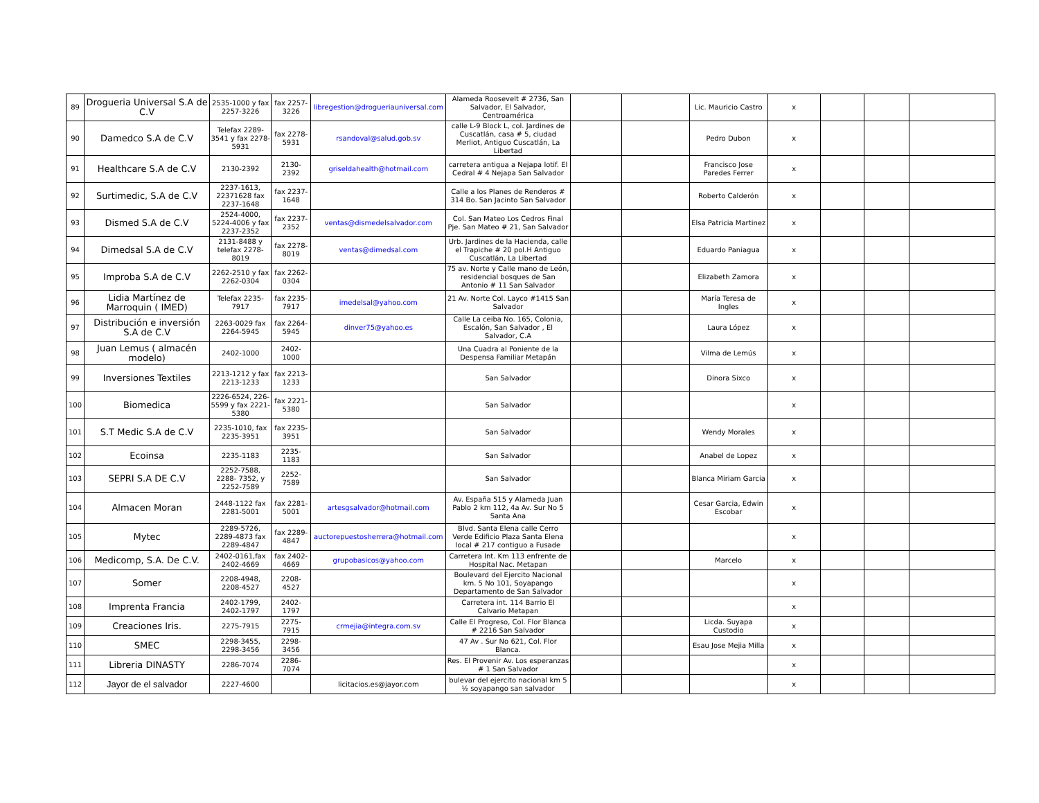| 89 | Drogueria Universal S.A de C.V | 2535-1000 y fax 2257-3226 | fax 2257-3226 | libregestion@drogueriauniversal.com | Alameda Roosevelt # 2736, San Salvador, El Salvador, Centroamérica | | | Lic. Mauricio Castro | x | | | |
| 90 | Damedco S.A de C.V | Telefax 2289-3541 y fax 2278-5931 | fax 2278-5931 | rsandoval@salud.gob.sv | calle L-9 Block L, col. Jardines de Cuscatlán, casa # 5, ciudad Merliot, Antiguo Cuscatlán, La Libertad | | | Pedro Dubon | x | | | |
| 91 | Healthcare S.A de C.V | 2130-2392 | 2130-2392 | griseldahealth@hotmail.com | carretera antigua a Nejapa lotif. El Cedral # 4 Nejapa San Salvador | | | Francisco Jose Paredes Ferrer | x | | | |
| 92 | Surtimedic, S.A de C.V | 2237-1613, 22371628 fax 2237-1648 | fax 2237-1648 | | Calle a los Planes de Renderos # 314 Bo. San Jacinto San Salvador | | | Roberto Calderón | x | | | |
| 93 | Dismed S.A de C.V | 2524-4000, 5224-4006 y fax 2237-2352 | fax 2237-2352 | ventas@dismedelsalvador.com | Col. San Mateo Los Cedros Final Pje. San Mateo # 21, San Salvador | | | Elsa Patricia Martinez | x | | | |
| 94 | Dimedsal S.A de C.V | 2131-8488 y telefax 2278-8019 | fax 2278-8019 | ventas@dimedsal.com | Urb. Jardines de la Hacienda, calle el Trapiche # 20 pol.H Antiguo Cuscatlán, La Libertad | | | Eduardo Paniagua | x | | | |
| 95 | Improba S.A de C.V | 2262-2510 y fax 2262-0304 | fax 2262-0304 | | 75 av. Norte y Calle mano de León, residencial bosques de San Antonio # 11 San Salvador | | | Elizabeth Zamora | x | | | |
| 96 | Lidia Martínez de Marroquin ( IMED) | Telefax 2235-7917 | fax 2235-7917 | imedelsal@yahoo.com | 21 Av. Norte Col. Layco #1415 San Salvador | | | María Teresa de Ingles | x | | | |
| 97 | Distribución e inversión S.A de C.V | 2263-0029 fax 2264-5945 | fax 2264-5945 | dinver75@yahoo.es | Calle La ceiba No. 165, Colonia, Escalón, San Salvador , El Salvador, C.A | | | Laura López | x | | | |
| 98 | Juan Lemus ( almacén modelo) | 2402-1000 | 2402-1000 | | Una Cuadra al Poniente de la Despensa Familiar Metapán | | | Vilma de Lemús | x | | | |
| 99 | Inversiones Textiles | 2213-1212 y fax 2213-1233 | fax 2213-1233 | | San Salvador | | | Dinora Sixco | x | | | |
| 100 | Biomedica | 2226-6524, 226-5599 y fax 2221-5380 | fax 2221-5380 | | San Salvador | | | | x | | | |
| 101 | S.T Medic S.A de C.V | 2235-1010, fax 2235-3951 | fax 2235-3951 | | San Salvador | | | Wendy Morales | x | | | |
| 102 | Ecoinsa | 2235-1183 | 2235-1183 | | San Salvador | | | Anabel de Lopez | x | | | |
| 103 | SEPRI S.A DE C.V | 2252-7588, 2288- 7352, y 2252-7589 | 2252-7589 | | San Salvador | | | Blanca Miriam Garcia | x | | | |
| 104 | Almacen Moran | 2448-1122 fax 2281-5001 | fax 2281-5001 | artesgsalvador@hotmail.com | Av. España 515 y Alameda Juan Pablo 2 km 112, 4a Av. Sur No 5 Santa Ana | | | Cesar Garcia, Edwin Escobar | x | | | |
| 105 | Mytec | 2289-5726, 2289-4873 fax 2289-4847 | fax 2289-4847 | auctorepuestosherrera@hotmail.com | Blvd. Santa Elena calle Cerro Verde Edificio Plaza Santa Elena local # 217 contiguo a Fusade | | | | x | | | |
| 106 | Medicomp, S.A. De C.V. | 2402-0161,fax 2402-4669 | fax 2402-4669 | grupobasicos@yahoo.com | Carretera Int. Km 113 enfrente de Hospital Nac. Metapan | | | Marcelo | x | | | |
| 107 | Somer | 2208-4948, 2208-4527 | 2208-4527 | | Boulevard del Ejercito Nacional km. 5 No 101, Soyapango Departamento de San Salvador | | | | x | | | |
| 108 | Imprenta Francia | 2402-1799, 2402-1797 | 2402-1797 | | Carretera int. 114 Barrio El Calvario Metapan | | | | x | | | |
| 109 | Creaciones Iris. | 2275-7915 | 2275-7915 | crmejia@integra.com.sv | Calle El Progreso, Col. Flor Blanca # 2216 San Salvador | | | Licda. Suyapa Custodio | x | | | |
| 110 | SMEC | 2298-3455, 2298-3456 | 2298-3456 | | 47 Av . Sur No 621, Col. Flor Blanca. | | | Esau Jose Mejia Milla | x | | | |
| 111 | Libreria DINASTY | 2286-7074 | 2286-7074 | | Res. El Provenir Av. Los esperanzas # 1 San Salvador | | | | x | | | |
| 112 | Jayor de el salvador | 2227-4600 | | licitacios.es@jayor.com | bulevar del ejercito nacional km 5 ½ soyapango san salvador | | | | x | | | |